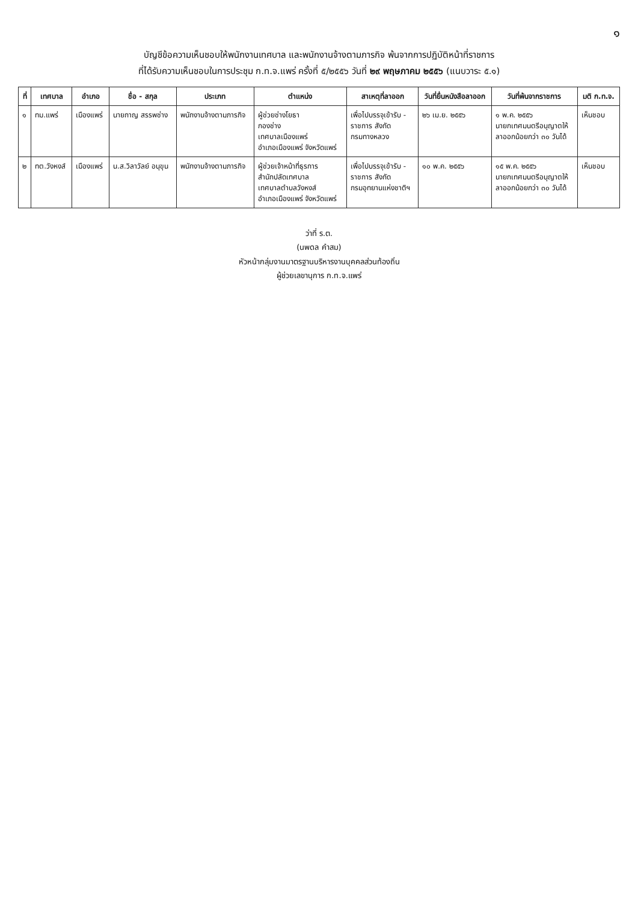๑
บัญชีข้อความเห็นชอบให้พนักงานเทศบาล และพนักงานจ้างตามภารกิจ พ้นจากการปฏิบัติหน้าที่ราชการ
ที่ได้รับความเห็นชอบในการประชุม ก.ท.จ.แพร่ ครั้งที่ ๕/๒๕๕๖ วันที่ ๒๙ พฤษภาคม ๒๕๕๖ (แนบวาระ ๕.๑)
| ที่ | เทศบาล | อำเภอ | ชื่อ - สกุล | ประเภท | ตำแหน่ง | สาเหตุที่ลาออก | วันที่ยื่นหนังสือลาออก | วันที่พ้นจากราชการ | มติ ก.ท.จ. |
| --- | --- | --- | --- | --- | --- | --- | --- | --- | --- |
| ๑ | ทม.แพร่ | เมืองแพร่ | นายกาญ สรรพช่าง | พนักงานจ้างตามภารกิจ | ผู้ช่วยช่างโยธา กองช่าง เทศบาลเมืองแพร่ อำเภอเมืองแพร่ จังหวัดแพร่ | เพื่อไปบรรจุเข้ารับ - ราชการ สังกัด กรมทางหลวง | ๒๖ เม.ย. ๒๕๕๖ | ๑ พ.ค. ๒๕๕๖ นายกเทศมนตรีอนุญาตให้ ลาออกน้อยกว่า ๓๐ วันได้ | เห็นชอบ |
| ๒ | ทต.วังหงส์ | เมืองแพร่ | น.ส.วิลาวัลย์ อนุขุน | พนักงานจ้างตามภารกิจ | ผู้ช่วยเจ้าหน้าที่ธุรการ สำนักปลัดเทศบาล เทศบาลตำบลวังหงส์ อำเภอเมืองแพร่ จังหวัดแพร่ | เพื่อไปบรรจุเข้ารับ - ราชการ สังกัด กรมอุทยานแห่งชาติฯ | ๑๐ พ.ค. ๒๕๕๖ | ๑๕ พ.ค. ๒๕๕๖ นายกเทศมนตรีอนุญาตให้ ลาออกน้อยกว่า ๓๐ วันได้ | เห็นชอบ |
ว่าที่ ร.ต.
(นพดล คำสม)
หัวหน้ากลุ่มงานมาตรฐานบริหารงานบุคคลส่วนท้องถิ่น
ผู้ช่วยเลขานุการ ก.ท.จ.แพร่